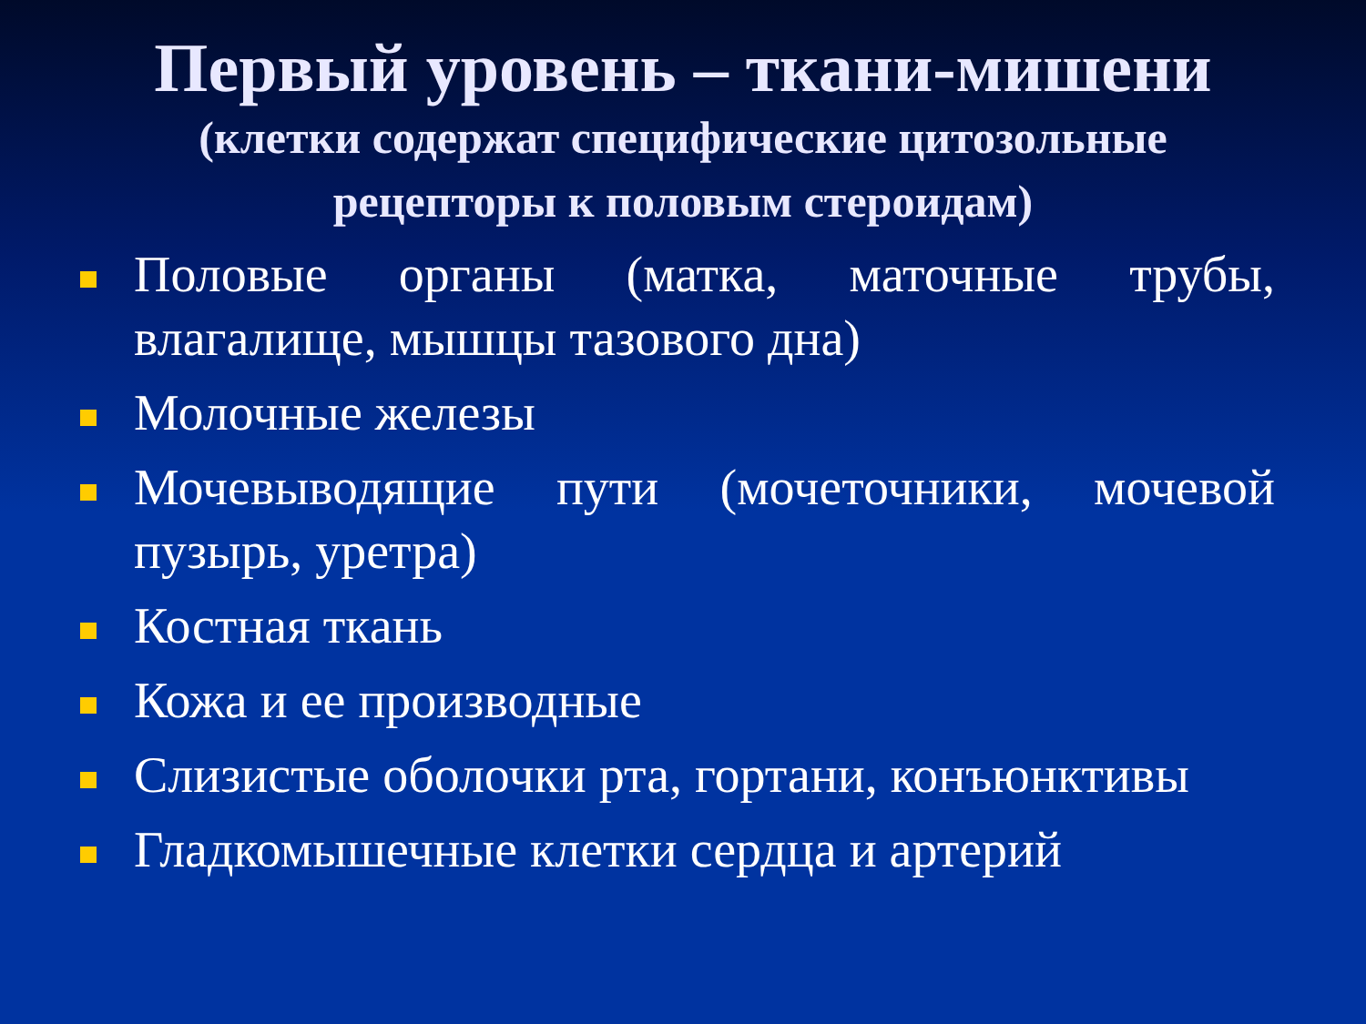Первый уровень – ткани-мишени
(клетки содержат специфические цитозольные рецепторы к половым стероидам)
Половые органы (матка, маточные трубы, влагалище, мышцы тазового дна)
Молочные железы
Мочевыводящие пути (мочеточники, мочевой пузырь, уретра)
Костная ткань
Кожа и ее производные
Слизистые оболочки рта, гортани, конъюнктивы
Гладкомышечные клетки сердца и артерий